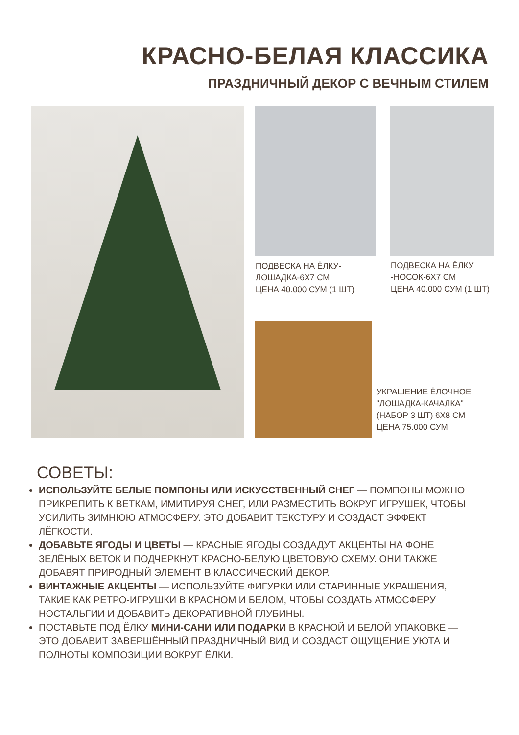КРАСНО-БЕЛАЯ КЛАССИКА
ПРАЗДНИЧНЫЙ ДЕКОР С ВЕЧНЫМ СТИЛЕМ
ПОДВЕСКА НА ЁЛКУ-
ЛОШАДКА-6Х7 СМ
ЦЕНА 40.000 СУМ (1 ШТ)
ПОДВЕСКА НА ЁЛКУ
-НОСОК-6Х7 СМ
ЦЕНА 40.000 СУМ (1 ШТ)
УКРАШЕНИЕ ЁЛОЧНОЕ
"ЛОШАДКА-КАЧАЛКА"
(НАБОР 3 ШТ) 6Х8 СМ
ЦЕНА 75.000 СУМ
СОВЕТЫ:
ИСПОЛЬЗУЙТЕ БЕЛЫЕ ПОМПОНЫ ИЛИ ИСКУССТВЕННЫЙ СНЕГ — ПОМПОНЫ МОЖНО ПРИКРЕПИТЬ К ВЕТКАМ, ИМИТИРУЯ СНЕГ, ИЛИ РАЗМЕСТИТЬ ВОКРУГ ИГРУШЕК, ЧТОБЫ УСИЛИТЬ ЗИМНЮЮ АТМОСФЕРУ. ЭТО ДОБАВИТ ТЕКСТУРУ И СОЗДАСТ ЭФФЕКТ ЛЁГКОСТИ.
ДОБАВЬТЕ ЯГОДЫ И ЦВЕТЫ — КРАСНЫЕ ЯГОДЫ СОЗДАДУТ АКЦЕНТЫ НА ФОНЕ ЗЕЛЁНЫХ ВЕТОК И ПОДЧЕРКНУТ КРАСНО-БЕЛУЮ ЦВЕТОВУЮ СХЕМУ. ОНИ ТАКЖЕ ДОБАВЯТ ПРИРОДНЫЙ ЭЛЕМЕНТ В КЛАССИЧЕСКИЙ ДЕКОР.
ВИНТАЖНЫЕ АКЦЕНТЫ — ИСПОЛЬЗУЙТЕ ФИГУРКИ ИЛИ СТАРИННЫЕ УКРАШЕНИЯ, ТАКИЕ КАК РЕТРО-ИГРУШКИ В КРАСНОМ И БЕЛОМ, ЧТОБЫ СОЗДАТЬ АТМОСФЕРУ НОСТАЛЬГИИ И ДОБАВИТЬ ДЕКОРАТИВНОЙ ГЛУБИНЫ.
ПОСТАВЬТЕ ПОД ЁЛКУ МИНИ-САНИ ИЛИ ПОДАРКИ В КРАСНОЙ И БЕЛОЙ УПАКОВКЕ — ЭТО ДОБАВИТ ЗАВЕРШЁННЫЙ ПРАЗДНИЧНЫЙ ВИД И СОЗДАСТ ОЩУЩЕНИЕ УЮТА И ПОЛНОТЫ КОМПОЗИЦИИ ВОКРУГ ЁЛКИ.